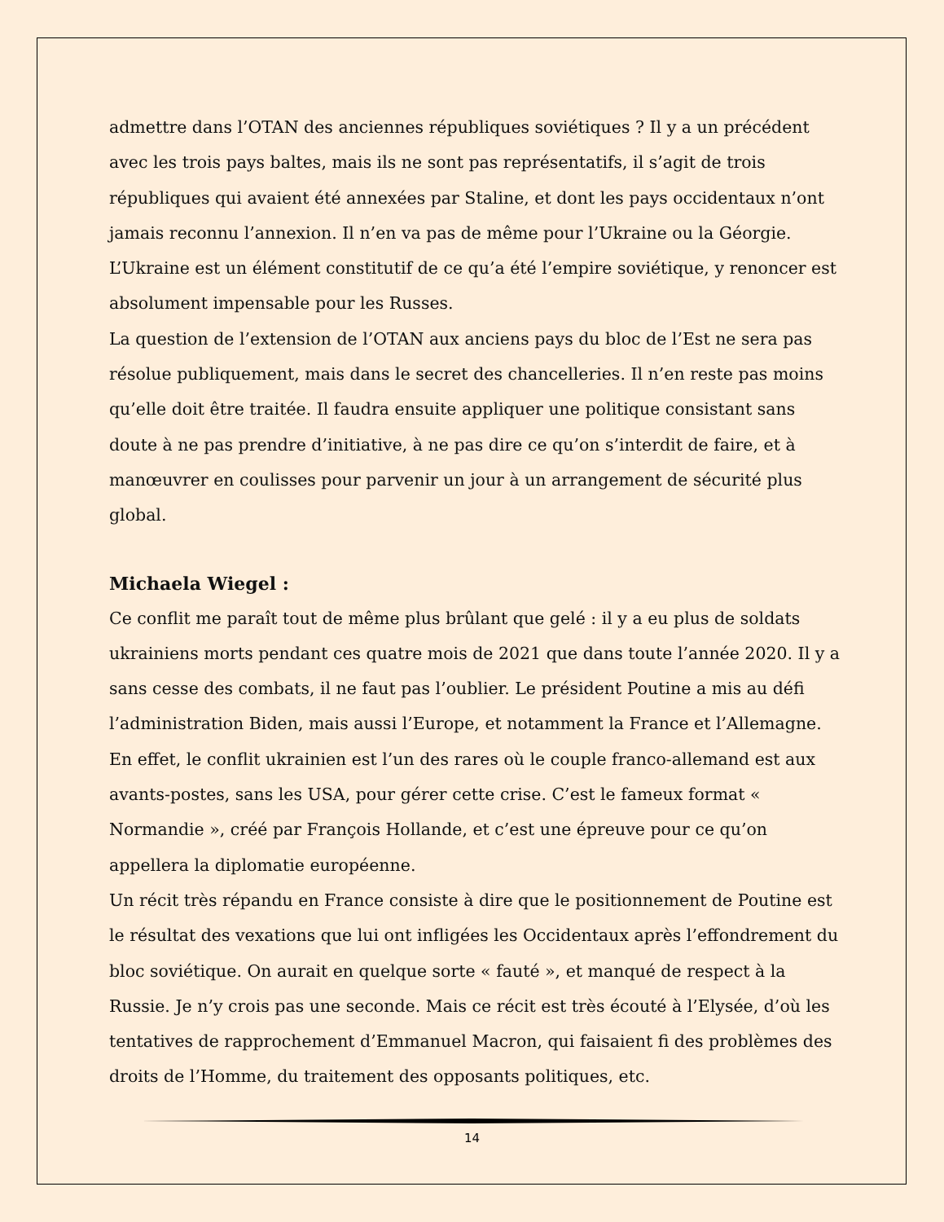admettre dans l’OTAN des anciennes républiques soviétiques ? Il y a un précédent avec les trois pays baltes, mais ils ne sont pas représentatifs, il s’agit de trois républiques qui avaient été annexées par Staline, et dont les pays occidentaux n’ont jamais reconnu l’annexion. Il n’en va pas de même pour l’Ukraine ou la Géorgie. L’Ukraine est un élément constitutif de ce qu’a été l’empire soviétique, y renoncer est absolument impensable pour les Russes.
La question de l’extension de l’OTAN aux anciens pays du bloc de l’Est ne sera pas résolue publiquement, mais dans le secret des chancelleries. Il n’en reste pas moins qu’elle doit être traitée. Il faudra ensuite appliquer une politique consistant sans doute à ne pas prendre d’initiative, à ne pas dire ce qu’on s’interdit de faire, et à manœuvrer en coulisses pour parvenir un jour à un arrangement de sécurité plus global.
Michaela Wiegel :
Ce conflit me paraît tout de même plus brûlant que gelé : il y a eu plus de soldats ukrainiens morts pendant ces quatre mois de 2021 que dans toute l’année 2020. Il y a sans cesse des combats, il ne faut pas l’oublier. Le président Poutine a mis au défi l’administration Biden, mais aussi l’Europe, et notamment la France et l’Allemagne. En effet, le conflit ukrainien est l’un des rares où le couple franco-allemand est aux avants-postes, sans les USA, pour gérer cette crise. C’est le fameux format « Normandie », créé par François Hollande, et c’est une épreuve pour ce qu’on appellera la diplomatie européenne.
Un récit très répandu en France consiste à dire que le positionnement de Poutine est le résultat des vexations que lui ont infligées les Occidentaux après l’effondrement du bloc soviétique. On aurait en quelque sorte « fauté », et manqué de respect à la Russie. Je n’y crois pas une seconde. Mais ce récit est très écouté à l’Elysée, d’où les tentatives de rapprochement d’Emmanuel Macron, qui faisaient fi des problèmes des droits de l’Homme, du traitement des opposants politiques, etc.
14